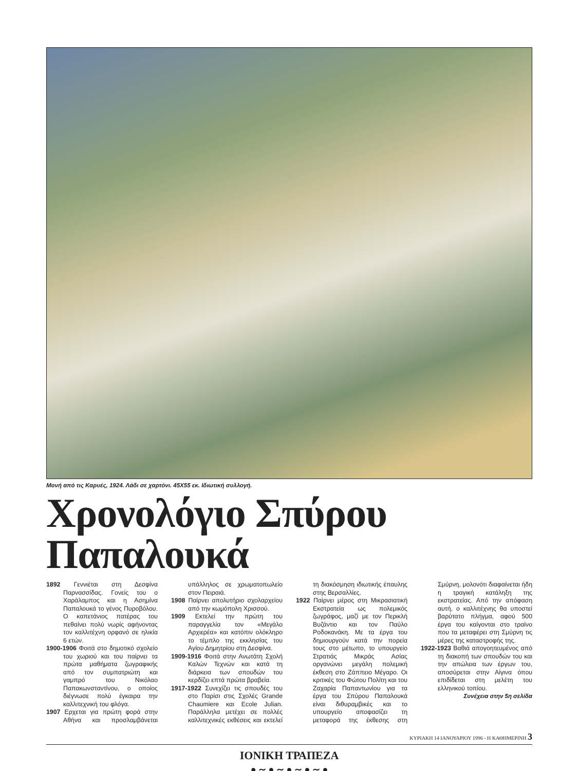Μονή από τις Καρυές, 1924. Λάδι σε χαρτόνι. 45Χ55 εκ. Ιδιωτική συλλογή.
Χρονολόγιο Σπύρου Παπαλουκά
1892 Γεννιέται στη Δεσφίνα Παρνασσίδας. Γονείς του ο Χαράλαμπος και η Ασημίνα Παπαλουκά το γένος Πυροβόλου. Ο καπετάνιος πατέρας του πεθαίνει πολύ νωρίς αφήνοντας τον καλλιτέχνη ορφανό σε ηλικία 6 ετών.
1900-1906 Φοιτά στο δημοτικό σχολείο του χωριού και του παίρνει τα πρώτα μαθήματα ζωγραφικής από τον συμπατριώτη και γαμπρό του Νικόλαο Παπακωνσταντίνου, ο οποίος διέγνωσε πολύ έγκαιρα την καλλιτεχνική του φλόγα.
1907 Ερχεται για πρώτη φορά στην Αθήνα και προσλαμβάνεται υπάλληλος σε χρωματοπωλείο στον Πειραιά.
1908 Παίρνει απολυτήριο σχολαρχείου από την κωμόπολη Χρισσού.
1909 Εκτελεί την πρώτη του παραγγελία τον «Μεγάλο Αρχιερέα» και κατόπιν ολόκληρο το τέμπλο της εκκλησίας του Αγίου Δημητρίου στη Δεσφίνα.
1909-1916 Φοιτά στην Ανωτάτη Σχολή Καλών Τεχνών και κατά τη διάρκεια των σπουδών του κερδίζει επτά πρώτα βραβεία.
1917-1922 Συνεχίζει τις σπουδές του στο Παρίσι στις Σχολές Grande Chaumiere και Ecole Julian. Παράλληλα μετέχει σε πολλές καλλιτεχνικές εκθέσεις και εκτελεί τη διακόσμηση ιδιωτικής έπαυλης στης Βερσαλλίες.
1922 Παίρνει μέρος στη Μικρασιατική Εκστρατεία ως πολεμικός ζωγράφος, μαζί με τον Περικλή Βυζάντιο και τον Παύλο Ροδοκανάκη. Με τα έργα του δημιουργούν κατά την πορεία τους στο μέτωπο, το υπουργείο Στρατιάς Μικράς Ασίας οργανώνει μεγάλη πολεμική έκθεση στο Ζάππειο Μέγαρο. Οι κριτικές του Φώτου Πολίτη και του Ζαχαρία Παπαντωνίου για τα έργα του Σπύρου Παπαλουκά είναι διθυραμβικές και το υπουργείο αποφασίζει τη μεταφορά της έκθεσης στη Σμύρνη, μολονότι διαφαίνεται ήδη η τραγική κατάληξη της εκστρατείας. Από την απόφαση αυτή, ο καλλιτέχνης θα υποστεί βαρύτατο πλήγμα, αφού 500 έργα του καίγονται στο τραίνο που τα μεταφέρει στη Σμύρνη τις μέρες της καταστροφής της.
1922-1923 Βαθιά απογοητευμένος από τη διακοπή των σπουδών του και την απώλεια των έργων του, αποσύρεται στην Αίγινα όπου επιδίδεται στη μελέτη του ελληνικού τοπίου.
Συνέχεια στην 5η σελίδα
ΚΥΡΙΑΚΗ 14 ΙΑΝΟΥΑΡΙΟΥ 1996 - Η ΚΑΘΗΜΕΡΙΝΗ 3
ΙΟΝΙΚΗ ΤΡΑΠΕΖΑ
● ∼ ● ∼ ● ∼ ● ∼ ●